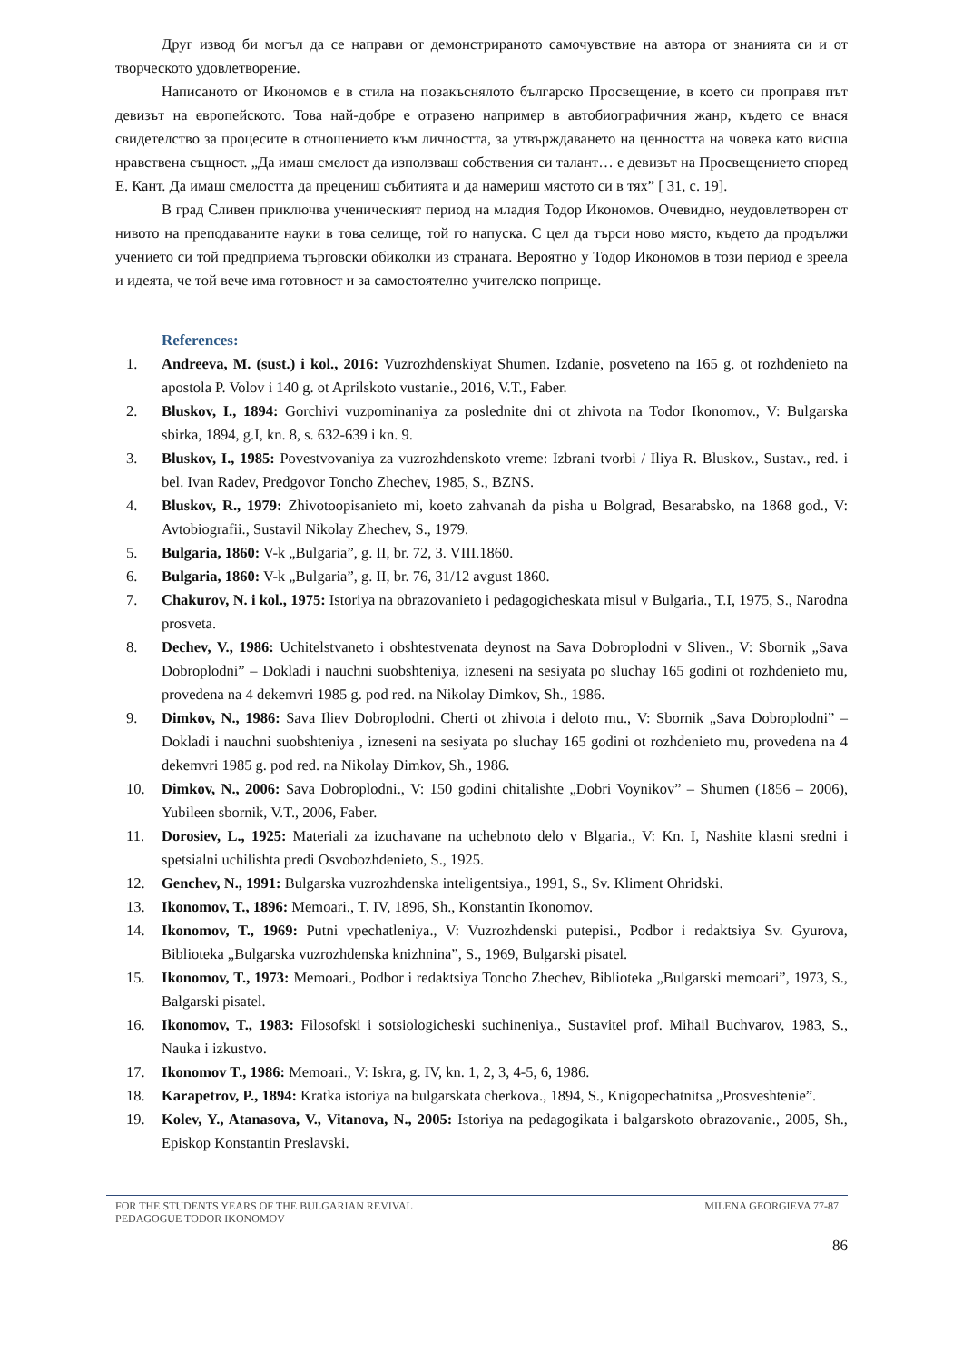Друг извод би могъл да се направи от демонстрираното самочувствие на автора от знанията си и от творческото удовлетворение.
Написаното от Икономов е в стила на позакъснялото българско Просвещение, в което си проправя път девизът на европейското. Това най-добре е отразено например в автобиографичния жанр, където се внася свидетелство за процесите в отношението към личността, за утвърждаването на ценността на човека като висша нравствена същност. „Да имаш смелост да използваш собствения си талант… е девизът на Просвещението според Е. Кант. Да имаш смелостта да прецениш събитията и да намериш мястото си в тях” [ 31, с. 19].
В град Сливен приключва ученическият период на младия Тодор Икономов. Очевидно, неудовлетворен от нивото на преподаваните науки в това селище, той го напуска. С цел да търси ново място, където да продължи учението си той предприема търговски обиколки из страната. Вероятно у Тодор Икономов в този период е зреела и идеята, че той вече има готовност и за самостоятелно учителско поприще.
References:
1. Andreeva, M. (sust.) i kol., 2016: Vuzrozhdenskiyat Shumen. Izdanie, posveteno na 165 g. ot rozhdenieto na apostola P. Volov i 140 g. ot Aprilskoto vustanie., 2016, V.T., Faber.
2. Bluskov, I., 1894: Gorchivi vuzpominaniya za poslednite dni ot zhivota na Todor Ikonomov., V: Bulgarska sbirka, 1894, g.I, kn. 8, s. 632-639 i kn. 9.
3. Bluskov, I., 1985: Povestvovaniya za vuzrozhdenskoto vreme: Izbrani tvorbi / Iliya R. Bluskov., Sustav., red. i bel. Ivan Radev, Predgovor Toncho Zhechev, 1985, S., BZNS.
4. Bluskov, R., 1979: Zhivotoopisanieto mi, koeto zahvanah da pisha u Bolgrad, Besarabsko, na 1868 god., V: Avtobiografii., Sustavil Nikolay Zhechev, S., 1979.
5. Bulgaria, 1860: V-k „Bulgaria”, g. II, br. 72, 3. VIII.1860.
6. Bulgaria, 1860: V-k „Bulgaria”, g. II, br. 76, 31/12 avgust 1860.
7. Chakurov, N. i kol., 1975: Istoriya na obrazovanieto i pedagogicheskata misul v Bulgaria., T.I, 1975, S., Narodna prosveta.
8. Dechev, V., 1986: Uchitelstvaneto i obshtestvenata deynost na Sava Dobroplodni v Sliven., V: Sbornik „Sava Dobroplodni” – Dokladi i nauchni suobshteniya, izneseni na sesiyata po sluchay 165 godini ot rozhdenieto mu, provedena na 4 dekemvri 1985 g. pod red. na Nikolay Dimkov, Sh., 1986.
9. Dimkov, N., 1986: Sava Iliev Dobroplodni. Cherti ot zhivota i deloto mu., V: Sbornik „Sava Dobroplodni” – Dokladi i nauchni suobshteniya , izneseni na sesiyata po sluchay 165 godini ot rozhdenieto mu, provedena na 4 dekemvri 1985 g. pod red. na Nikolay Dimkov, Sh., 1986.
10. Dimkov, N., 2006: Sava Dobroplodni., V: 150 godini chitalishte „Dobri Voynikov” – Shumen (1856 – 2006), Yubileen sbornik, V.T., 2006, Faber.
11. Dorosiev, L., 1925: Materiali za izuchavane na uchebnoto delo v Blgaria., V: Kn. I, Nashite klasni sredni i spetsialni uchilishta predi Osvobozhdenieto, S., 1925.
12. Genchev, N., 1991: Bulgarska vuzrozhdenska inteligentsiya., 1991, S., Sv. Kliment Ohridski.
13. Ikonomov, T., 1896: Memoari., T. IV, 1896, Sh., Konstantin Ikonomov.
14. Ikonomov, T., 1969: Putni vpechatleniya., V: Vuzrozhdenski putepisi., Podbor i redaktsiya Sv. Gyurova, Biblioteka „Bulgarska vuzrozhdenska knizhnina”, S., 1969, Bulgarski pisatel.
15. Ikonomov, T., 1973: Memoari., Podbor i redaktsiya Toncho Zhechev, Biblioteka „Bulgarski memoari”, 1973, S., Balgarski pisatel.
16. Ikonomov, T., 1983: Filosofski i sotsiologicheski suchineniya., Sustavitel prof. Mihail Buchvarov, 1983, S., Nauka i izkustvo.
17. Ikonomov T., 1986: Memoari., V: Iskra, g. IV, kn. 1, 2, 3, 4-5, 6, 1986.
18. Karapetrov, P., 1894: Kratka istoriya na bulgarskata cherkova., 1894, S., Knigopechatnitsa „Prosveshtenie”.
19. Kolev, Y., Atanasova, V., Vitanova, N., 2005: Istoriya na pedagogikata i balgarskoto obrazovanie., 2005, Sh., Episkop Konstantin Preslavski.
FOR THE STUDENTS YEARS OF THE BULGARIAN REVIVAL
PEDAGOGUE TODOR IKONOMOV
MILENA GEORGIEVA 77-87
86